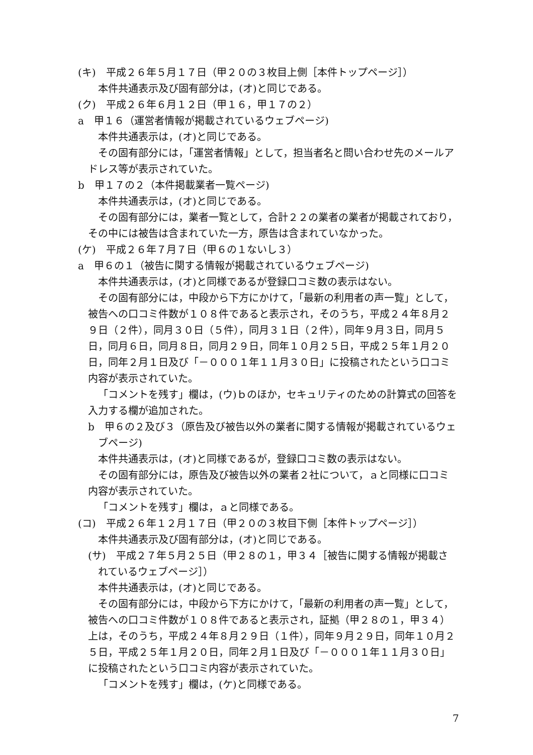(キ)　平成２６年５月１７日（甲２０の３枚目上側［本件トップページ］）
本件共通表示及び固有部分は，(オ)と同じである。
(ク)　平成２６年６月１２日（甲１６，甲１７の２）
a　甲１６（運営者情報が掲載されているウェブページ)
本件共通表示は，(オ)と同じである。
その固有部分には，「運営者情報」として，担当者名と問い合わせ先のメールアドレス等が表示されていた。
b　甲１７の２（本件掲載業者一覧ページ)
本件共通表示は，(オ)と同じである。
その固有部分には，業者一覧として，合計２２の業者の業者が掲載されており，その中には被告は含まれていた一方，原告は含まれていなかった。
(ケ)　平成２６年７月７日（甲６の１ないし３）
a　甲６の１（被告に関する情報が掲載されているウェブページ)
本件共通表示は，(オ)と同様であるが登録口コミ数の表示はない。
その固有部分には，中段から下方にかけて，「最新の利用者の声一覧」として，被告への口コミ件数が１０８件であると表示され，そのうち，平成２４年８月２９日（２件），同月３０日（５件），同月３１日（２件），同年９月３日，同月５日，同月６日，同月８日，同月２９日，同年１０月２５日，平成２５年１月２０日，同年２月１日及び「－０００１年１１月３０日」に投稿されたという口コミ内容が表示されていた。
「コメントを残す」欄は，(ウ)ｂのほか，セキュリティのための計算式の回答を入力する欄が追加された。
b　甲６の２及び３（原告及び被告以外の業者に関する情報が掲載されているウェブページ)
本件共通表示は，(オ)と同様であるが，登録口コミ数の表示はない。
その固有部分には，原告及び被告以外の業者２社について，ａと同様に口コミ内容が表示されていた。
「コメントを残す」欄は，ａと同様である。
(コ)　平成２６年１２月１７日（甲２０の３枚目下側［本件トップページ］）
本件共通表示及び固有部分は，(オ)と同じである。
(サ)　平成２７年５月２５日（甲２８の１，甲３４［被告に関する情報が掲載されているウェブページ］）
本件共通表示は，(オ)と同じである。
その固有部分には，中段から下方にかけて，「最新の利用者の声一覧」として，被告への口コミ件数が１０８件であると表示され，証拠（甲２８の１，甲３４）上は，そのうち，平成２４年８月２９日（１件），同年９月２９日，同年１０月２５日，平成２５年１月２０日，同年２月１日及び「－０００１年１１月３０日」に投稿されたという口コミ内容が表示されていた。
「コメントを残す」欄は，(ケ)と同様である。
7